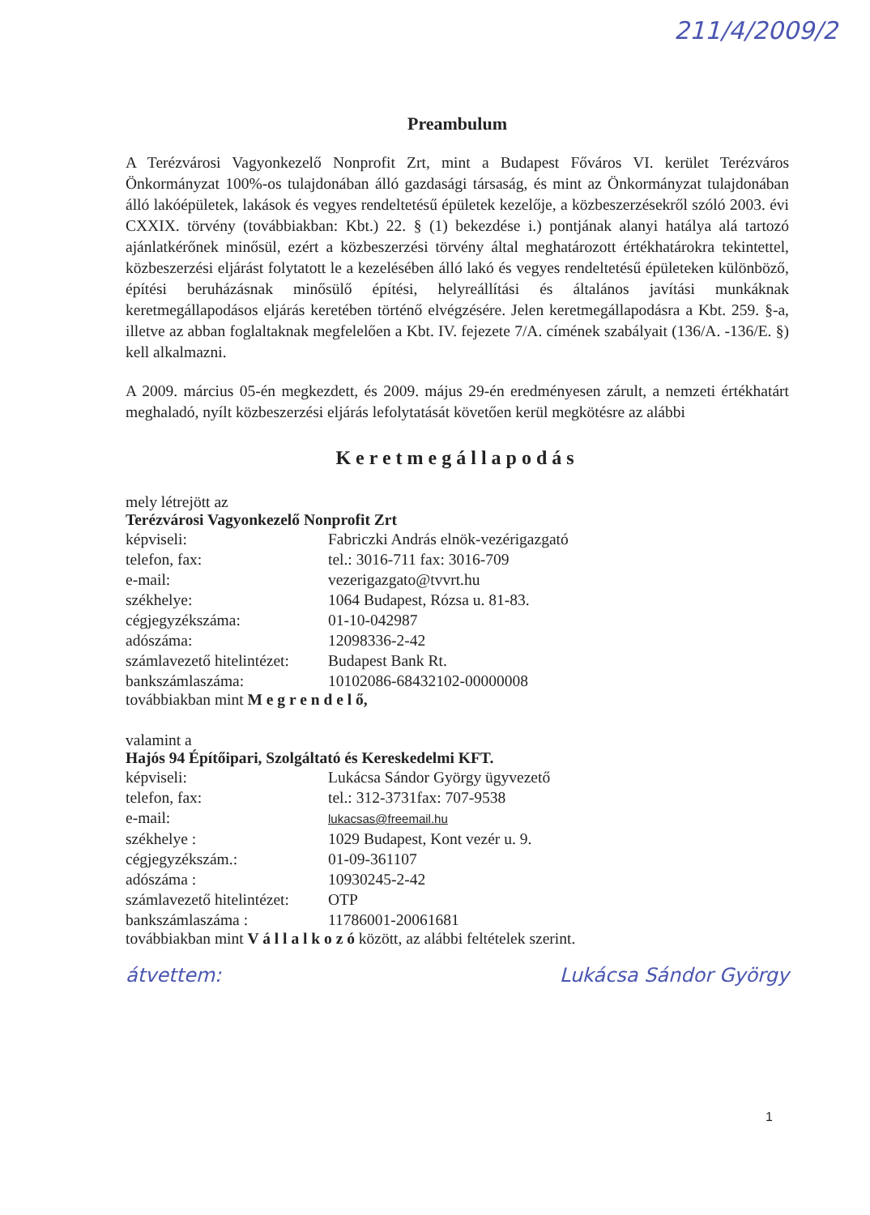211/4/2009/2
Preambulum
A Terézvárosi Vagyonkezelő Nonprofit Zrt, mint a Budapest Főváros VI. kerület Terézváros Önkormányzat 100%-os tulajdonában álló gazdasági társaság, és mint az Önkormányzat tulajdonában álló lakóépületek, lakások és vegyes rendeltetésű épületek kezelője, a közbeszerzésekről szóló 2003. évi CXXIX. törvény (továbbiakban: Kbt.) 22. § (1) bekezdése i.) pontjának alanyi hatálya alá tartozó ajánlatkérőnek minősül, ezért a közbeszerzési törvény által meghatározott értékhatárokra tekintettel, közbeszerzési eljárást folytatott le a kezelésében álló lakó és vegyes rendeltetésű épületeken különböző, építési beruházásnak minősülő építési, helyreállítási és általános javítási munkáknak keretmegállapodásos eljárás keretében történő elvégzésére. Jelen keretmegállapodásra a Kbt. 259. §-a, illetve az abban foglaltaknak megfelelően a Kbt. IV. fejezete 7/A. címének szabályait (136/A. -136/E. §) kell alkalmazni.
A 2009. március 05-én megkezdett, és 2009. május 29-én eredményesen zárult, a nemzeti értékhatárt meghaladó, nyílt közbeszerzési eljárás lefolytatását követően kerül megkötésre az alábbi
Keretmegállapodás
mely létrejött az
Terézvárosi Vagyonkezelő Nonprofit Zrt
| képviseli: | Fabriczki András elnök-vezérigazgató |
| telefon, fax: | tel.: 3016-711 fax: 3016-709 |
| e-mail: | vezerigazgato@tvvrt.hu |
| székhelye: | 1064 Budapest, Rózsa u. 81-83. |
| cégjegyzékszáma: | 01-10-042987 |
| adószáma: | 12098336-2-42 |
| számlavezető hitelintézet: | Budapest Bank Rt. |
| bankszámlaszáma: | 10102086-68432102-00000008 |
továbbiakban mint M e g r e n d e l ő,
valamint a
Hajós 94 Építőipari, Szolgáltató és Kereskedelmi KFT.
| képviseli: | Lukácsa Sándor György ügyvezető |
| telefon, fax: | tel.: 312-3731fax: 707-9538 |
| e-mail: | lukacsas@freemail.hu |
| székhelye : | 1029 Budapest, Kont vezér u. 9. |
| cégjegyzékszám.: | 01-09-361107 |
| adószáma : | 10930245-2-42 |
| számlavezető hitelintézet: | OTP |
| bankszámlaszáma : | 11786001-20061681 |
továbbiakban mint V á l l a l k o z ó között, az alábbi feltételek szerint.
átvettem: Lukácsa Sándor György
1